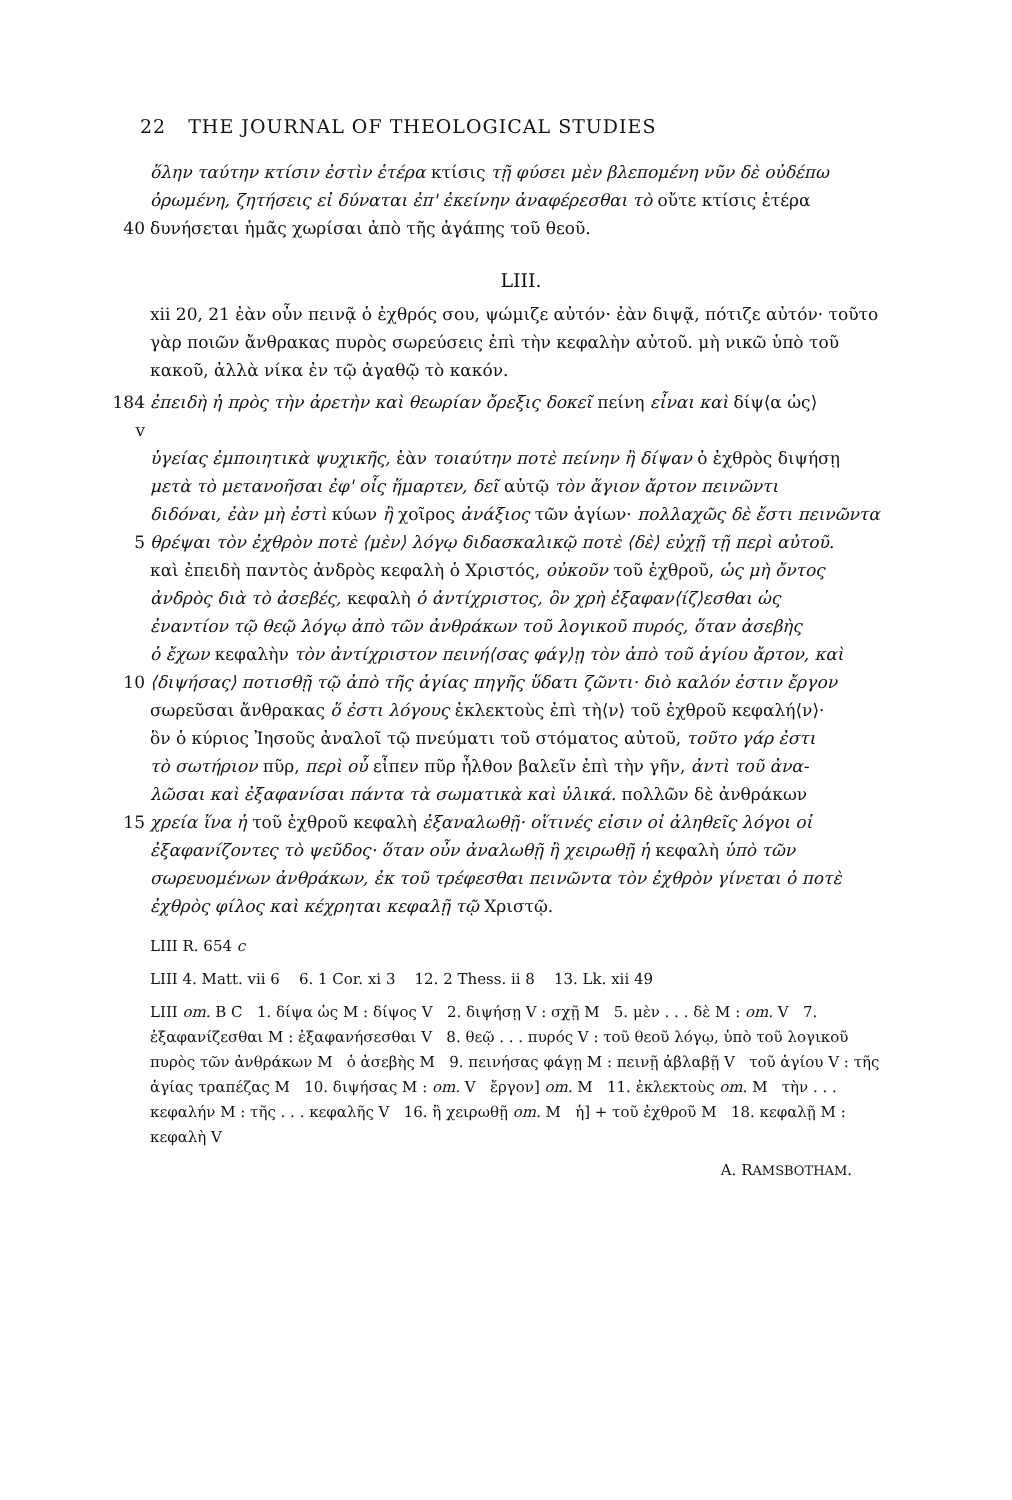22 THE JOURNAL OF THEOLOGICAL STUDIES
ὅλην ταύτην κτίσιν ἐστὶν ἑτέρα κτίσις τῇ φύσει μὲν βλεπομένη νῦν δὲ οὐδέπω
ὁρωμένη, ζητήσεις εἰ δύναται ἐπ' ἐκείνην ἀναφέρεσθαι τὸ οὔτε κτίσις ἑτέρα
40 δυνήσεται ἡμᾶς χωρίσαι ἀπὸ τῆς ἀγάπης τοῦ θεοῦ.
LIII.
xii 20, 21 ἐὰν οὖν πεινᾷ ὁ ἐχθρός σου, ψώμιζε αὐτόν· ἐὰν διψᾷ, πότιζε αὐτόν· τοῦτο γὰρ ποιῶν ἄνθρακας πυρὸς σωρεύσεις ἐπὶ τὴν κεφαλὴν αὐτοῦ. μὴ νικῶ ὑπὸ τοῦ κακοῦ, ἀλλὰ νίκα ἐν τῷ ἀγαθῷ τὸ κακόν.
184 v ἐπειδὴ ἡ πρὸς τὴν ἀρετὴν καὶ θεωρίαν ὄρεξις δοκεῖ πείνη εἶναι καὶ δίψ⟨α ὡς⟩
ὑγείας ἐμποιητικὰ ψυχικῆς, ἐὰν τοιαύτην ποτὲ πείνην ἢ δίψαν ὁ ἐχθρὸς διψήσῃ
μετὰ τὸ μετανοῆσαι ἐφ' οἷς ἥμαρτεν, δεῖ αὐτῷ τὸν ἅγιον ἄρτον πεινῶντι
διδόναι, ἐὰν μὴ ἐστὶ κύων ἢ χοῖρος ἀνάξιος τῶν ἁγίων· πολλαχῶς δὲ ἔστι πεινῶντα
5 θρέψαι τὸν ἐχθρὸν ποτὲ ⟨μὲν⟩ λόγῳ διδασκαλικῷ ποτὲ ⟨δὲ⟩ εὐχῇ τῇ περὶ αὐτοῦ.
καὶ ἐπειδὴ παντὸς ἀνδρὸς κεφαλὴ ὁ Χριστός, οὐκοῦν τοῦ ἐχθροῦ, ὡς μὴ ὄντος
ἀνδρὸς διὰ τὸ ἀσεβές, κεφαλὴ ὁ ἀντίχριστος, ὃν χρὴ ἐξαφαν⟨ίζ⟩εσθαι ὡς
ἐναντίον τῷ θεῷ λόγῳ ἀπὸ τῶν ἀνθράκων τοῦ λογικοῦ πυρός, ὅταν ἀσεβὴς
ὁ ἔχων κεφαλὴν τὸν ἀντίχριστον πεινή⟨σας φάγ⟩ῃ τὸν ἀπὸ τοῦ ἁγίου ἄρτον, καὶ
10 ⟨διψήσας⟩ ποτισθῇ τῷ ἀπὸ τῆς ἁγίας πηγῆς ὕδατι ζῶντι· διὸ καλόν ἐστιν ἔργον
σωρεῦσαι ἄνθρακας ὅ ἐστι λόγους ἐκλεκτοὺς ἐπὶ τὴ⟨ν⟩ τοῦ ἐχθροῦ κεφαλή⟨ν⟩·
ὃν ὁ κύριος Ἰησοῦς ἀναλοῖ τῷ πνεύματι τοῦ στόματος αὐτοῦ, τοῦτο γάρ ἐστι
τὸ σωτήριον πῦρ, περὶ οὗ εἶπεν πῦρ ἦλθον βαλεῖν ἐπὶ τὴν γῆν, ἀντὶ τοῦ ἀνα-
λῶσαι καὶ ἐξαφανίσαι πάντα τὰ σωματικὰ καὶ ὑλικά. πολλῶν δὲ ἀνθράκων
15 χρεία ἵνα ἡ τοῦ ἐχθροῦ κεφαλὴ ἐξαναλωθῇ· οἵτινές εἰσιν οἱ ἀληθεῖς λόγοι οἱ
ἐξαφανίζοντες τὸ ψεῦδος· ὅταν οὖν ἀναλωθῇ ἢ χειρωθῇ ἡ κεφαλὴ ὑπὸ τῶν
σωρευομένων ἀνθράκων, ἐκ τοῦ τρέφεσθαι πεινῶντα τὸν ἐχθρὸν γίνεται ὁ ποτὲ
ἐχθρὸς φίλος καὶ κέχρηται κεφαλῇ τῷ Χριστῷ.
LIII R. 654 c
LIII 4. Matt. vii 6 6. 1 Cor. xi 3 12. 2 Thess. ii 8 13. Lk. xii 49
LIII om. B C 1. δίψα ὡς M : δίψος V 2. διψήσῃ V : σχῇ M 5. μὲν . . . δὲ M : om. V 7. ἐξαφανίζεσθαι M : ἐξαφανήσεσθαι V 8. θεῷ . . . πυρός V : τοῦ θεοῦ λόγῳ, ὑπὸ τοῦ λογικοῦ πυρὸς τῶν ἀνθράκων M ὁ ἀσεβὴς M 9. πεινήσας φάγῃ M : πεινῇ ἀβλαβῇ V τοῦ ἁγίου V : τῆς ἁγίας τραπέζας M 10. διψήσας M : om. V ἔργον] om. M 11. ἐκλεκτοὺς om. M τὴν . . . κεφαλήν M : τῆς . . . κεφαλῆς V 16. ἢ χειρωθῇ om. M ἡ] + τοῦ ἐχθροῦ M 18. κεφαλῇ M : κεφαλὴ V
A. RAMSBOTHAM.